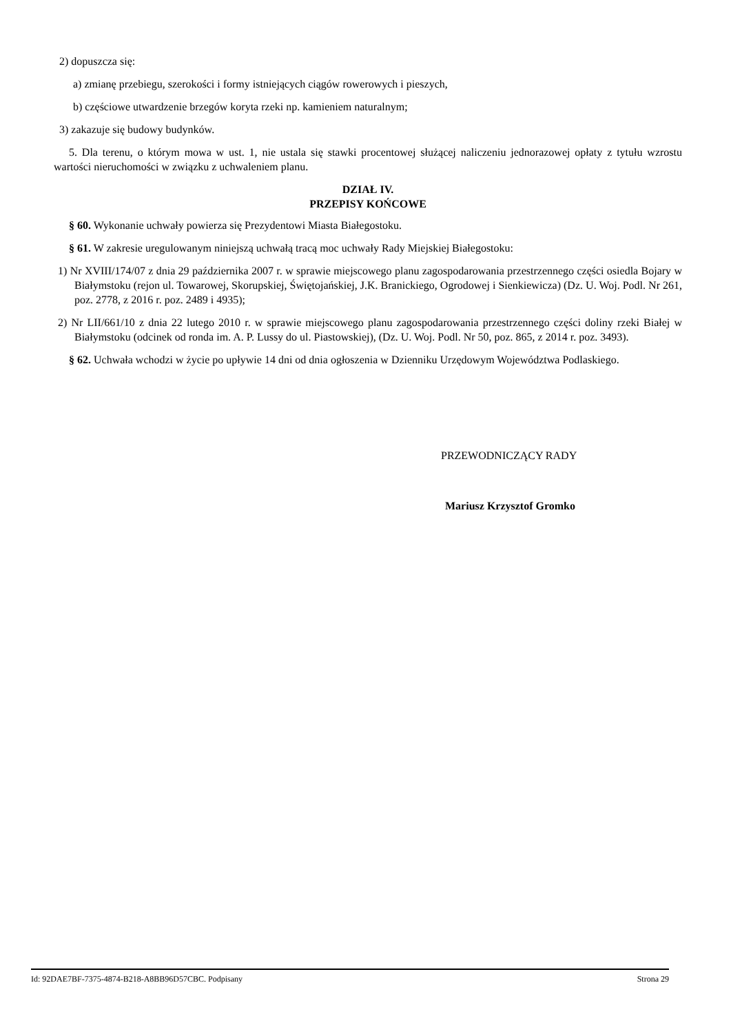2) dopuszcza się:
a) zmianę przebiegu, szerokości i formy istniejących ciągów rowerowych i pieszych,
b) częściowe utwardzenie brzegów koryta rzeki np. kamieniem naturalnym;
3) zakazuje się budowy budynków.
5. Dla terenu, o którym mowa w ust. 1, nie ustala się stawki procentowej służącej naliczeniu jednorazowej opłaty z tytułu wzrostu wartości nieruchomości w związku z uchwaleniem planu.
DZIAŁ IV.
PRZEPISY KOŃCOWE
§ 60. Wykonanie uchwały powierza się Prezydentowi Miasta Białegostoku.
§ 61. W zakresie uregulowanym niniejszą uchwałą tracą moc uchwały Rady Miejskiej Białegostoku:
1) Nr XVIII/174/07 z dnia 29 października 2007 r. w sprawie miejscowego planu zagospodarowania przestrzennego części osiedla Bojary w Białymstoku (rejon ul. Towarowej, Skorupskiej, Świętojańskiej, J.K. Branickiego, Ogrodowej i Sienkiewicza) (Dz. U. Woj. Podl. Nr 261, poz. 2778, z 2016 r. poz. 2489 i 4935);
2) Nr LII/661/10 z dnia 22 lutego 2010 r. w sprawie miejscowego planu zagospodarowania przestrzennego części doliny rzeki Białej w Białymstoku (odcinek od ronda im. A. P. Lussy do ul. Piastowskiej), (Dz. U. Woj. Podl. Nr 50, poz. 865, z 2014 r. poz. 3493).
§ 62. Uchwała wchodzi w życie po upływie 14 dni od dnia ogłoszenia w Dzienniku Urzędowym Województwa Podlaskiego.
PRZEWODNICZĄCY RADY
Mariusz Krzysztof Gromko
Id: 92DAE7BF-7375-4874-B218-A8BB96D57CBC. Podpisany Strona 29